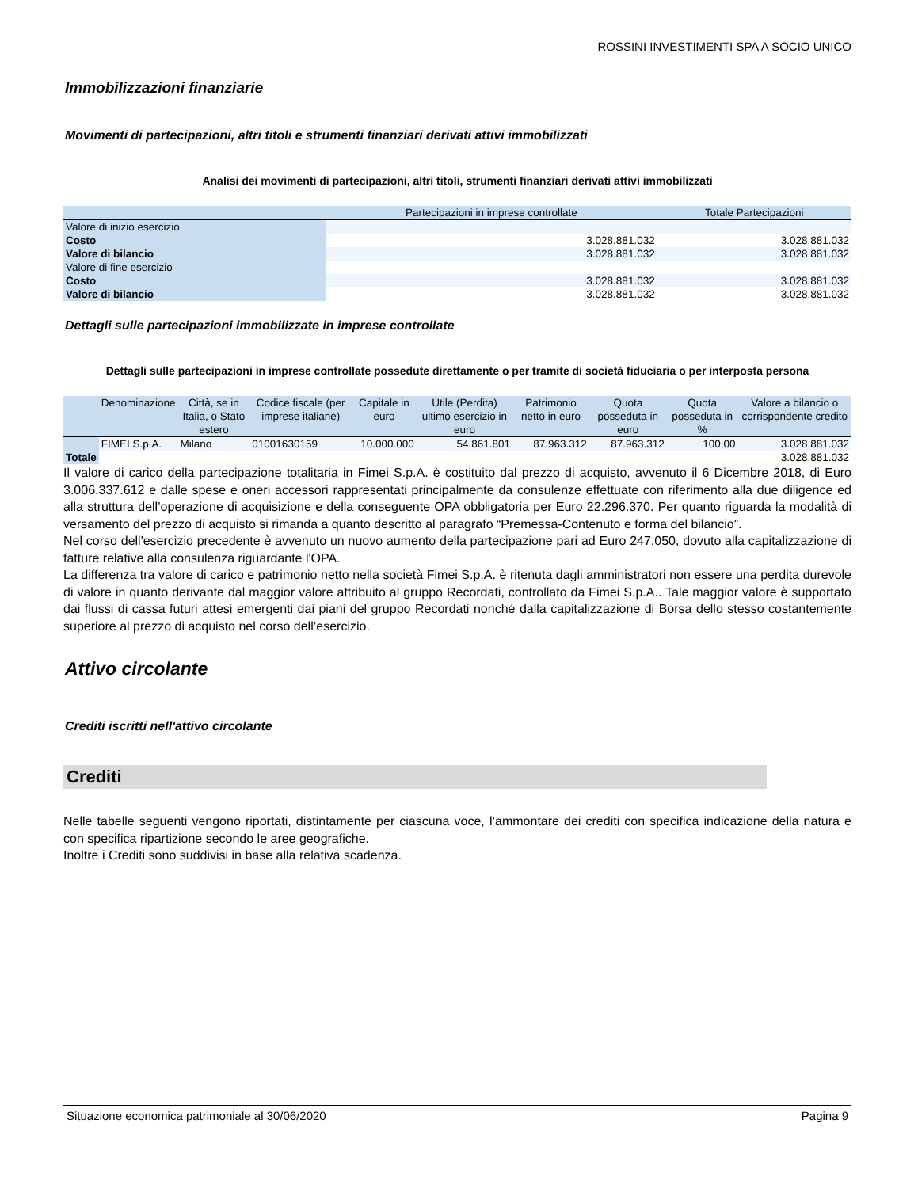ROSSINI INVESTIMENTI SPA A SOCIO UNICO
Immobilizzazioni finanziarie
Movimenti di partecipazioni, altri titoli e strumenti finanziari derivati attivi immobilizzati
Analisi dei movimenti di partecipazioni, altri titoli, strumenti finanziari derivati attivi immobilizzati
| | Partecipazioni in imprese controllate | Totale Partecipazioni |
| --- | --- | --- |
| Valore di inizio esercizio | | |
| Costo | 3.028.881.032 | 3.028.881.032 |
| Valore di bilancio | 3.028.881.032 | 3.028.881.032 |
| Valore di fine esercizio | | |
| Costo | 3.028.881.032 | 3.028.881.032 |
| Valore di bilancio | 3.028.881.032 | 3.028.881.032 |
Dettagli sulle partecipazioni immobilizzate in imprese controllate
Dettagli sulle partecipazioni in imprese controllate possedute direttamente o per tramite di società fiduciaria o per interposta persona
| | Denominazione | Città, se in Italia, o Stato estero | Codice fiscale (per imprese italiane) | Capitale in euro | Utile (Perdita) ultimo esercizio in euro | Patrimonio netto in euro | Quota posseduta in euro | Quota posseduta in % | Valore a bilancio o corrispondente credito |
| --- | --- | --- | --- | --- | --- | --- | --- | --- | --- |
| | FIMEI S.p.A. | Milano | 01001630159 | 10.000.000 | 54.861.801 | 87.963.312 | 87.963.312 | 100,00 | 3.028.881.032 |
| Totale | | | | | | | | | 3.028.881.032 |
Il valore di carico della partecipazione totalitaria in Fimei S.p.A. è costituito dal prezzo di acquisto, avvenuto il 6 Dicembre 2018, di Euro 3.006.337.612 e dalle spese e oneri accessori rappresentati principalmente da consulenze effettuate con riferimento alla due diligence ed alla struttura dell’operazione di acquisizione e della conseguente OPA obbligatoria per Euro 22.296.370. Per quanto riguarda la modalità di versamento del prezzo di acquisto si rimanda a quanto descritto al paragrafo “Premessa-Contenuto e forma del bilancio”.
Nel corso dell'esercizio precedente è avvenuto un nuovo aumento della partecipazione pari ad Euro 247.050, dovuto alla capitalizzazione di fatture relative alla consulenza riguardante l'OPA.
La differenza tra valore di carico e patrimonio netto nella società Fimei S.p.A. è ritenuta dagli amministratori non essere una perdita durevole di valore in quanto derivante dal maggior valore attribuito al gruppo Recordati, controllato da Fimei S.p.A.. Tale maggior valore è supportato dai flussi di cassa futuri attesi emergenti dai piani del gruppo Recordati nonché dalla capitalizzazione di Borsa dello stesso costantemente superiore al prezzo di acquisto nel corso dell’esercizio.
Attivo circolante
Crediti iscritti nell'attivo circolante
Crediti
Nelle tabelle seguenti vengono riportati, distintamente per ciascuna voce, l’ammontare dei crediti con specifica indicazione della natura e con specifica ripartizione secondo le aree geografiche.
Inoltre i Crediti sono suddivisi in base alla relativa scadenza.
Situazione economica patrimoniale al 30/06/2020 Pagina 9